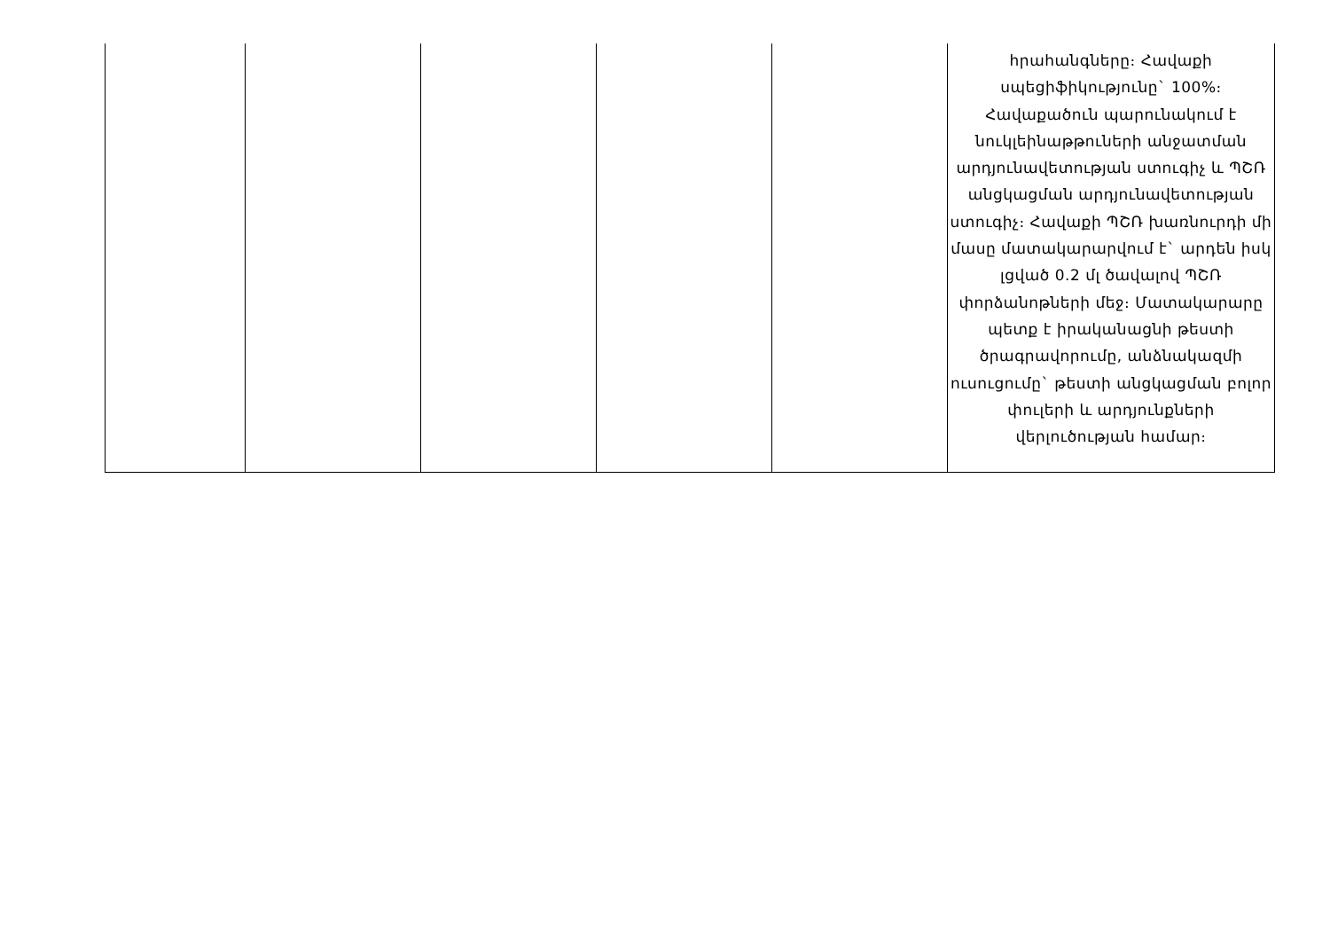| | | | | | հրահանգները։ Հավաքի սպեցիֆիկությունը` 100%։ Հավաքածուն պարունակում է նուկլեինաթթուների անջատման արդյունավետության ստուգիչ և ՊՇՌ անցկացման արդյունավետության ստուգիչ։ Հավաքի ՊՇՌ խառնուրդի մի մասը մատակարարվում է` արդեն իսկ լցված 0.2 մլ ծավալով ՊՇՌ փորձանոթների մեջ։ Մատակարարը պետք է իրականացնի թեստի ծրագրավորումը, անձնակազմի ուսուցումը` թեստի անցկացման բոլոր փուլերի և արդյունքների վերլուծության համար։ |